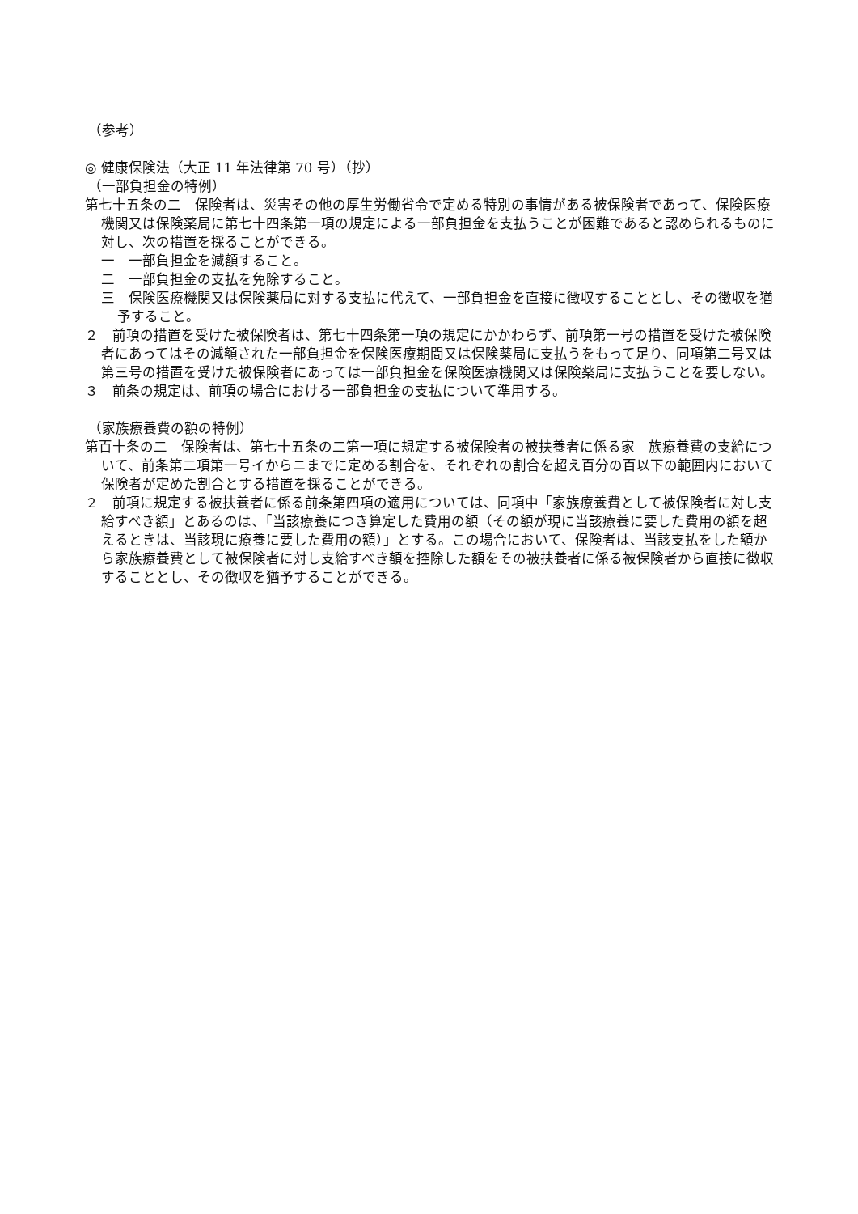（参考）
◎ 健康保険法（大正 11 年法律第 70 号）（抄）
（一部負担金の特例）
第七十五条の二　保険者は、災害その他の厚生労働省令で定める特別の事情がある被保険者であって、保険医療機関又は保険薬局に第七十四条第一項の規定による一部負担金を支払うことが困難であると認められるものに対し、次の措置を採ることができる。
一　一部負担金を減額すること。
二　一部負担金の支払を免除すること。
三　保険医療機関又は保険薬局に対する支払に代えて、一部負担金を直接に徴収することとし、その徴収を猶予すること。
２　前項の措置を受けた被保険者は、第七十四条第一項の規定にかかわらず、前項第一号の措置を受けた被保険者にあってはその減額された一部負担金を保険医療期間又は保険薬局に支払うをもって足り、同項第二号又は第三号の措置を受けた被保険者にあっては一部負担金を保険医療機関又は保険薬局に支払うことを要しない。
３　前条の規定は、前項の場合における一部負担金の支払について準用する。
（家族療養費の額の特例）
第百十条の二　保険者は、第七十五条の二第一項に規定する被保険者の被扶養者に係る家　族療養費の支給について、前条第二項第一号イからニまでに定める割合を、それぞれの割合を超え百分の百以下の範囲内において保険者が定めた割合とする措置を採ることができる。
２　前項に規定する被扶養者に係る前条第四項の適用については、同項中「家族療養費として被保険者に対し支給すべき額」とあるのは、「当該療養につき算定した費用の額（その額が現に当該療養に要した費用の額を超えるときは、当該現に療養に要した費用の額）」とする。この場合において、保険者は、当該支払をした額から家族療養費として被保険者に対し支給すべき額を控除した額をその被扶養者に係る被保険者から直接に徴収することとし、その徴収を猶予することができる。